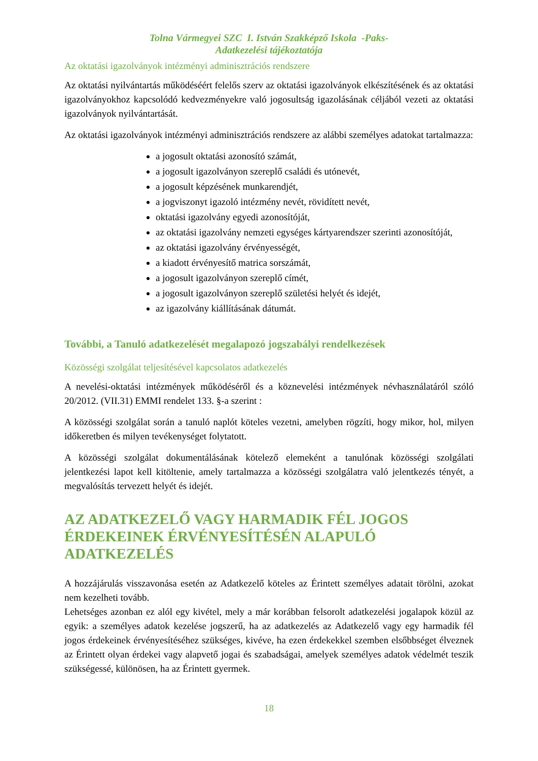Tolna Vármegyei SZC I. István Szakképző Iskola -Paks-
Adatkezelési tájékoztatója
Az oktatási igazolványok intézményi adminisztrációs rendszere
Az oktatási nyilvántartás működéséért felelős szerv az oktatási igazolványok elkészítésének és az oktatási igazolványokhoz kapcsolódó kedvezményekre való jogosultság igazolásának céljából vezeti az oktatási igazolványok nyilvántartását.
Az oktatási igazolványok intézményi adminisztrációs rendszere az alábbi személyes adatokat tartalmazza:
a jogosult oktatási azonosító számát,
a jogosult igazolványon szereplő családi és utónevét,
a jogosult képzésének munkarendjét,
a jogviszonyt igazoló intézmény nevét, rövidített nevét,
oktatási igazolvány egyedi azonosítóját,
az oktatási igazolvány nemzeti egységes kártyarendszer szerinti azonosítóját,
az oktatási igazolvány érvényességét,
a kiadott érvényesítő matrica sorszámát,
a jogosult igazolványon szereplő címét,
a jogosult igazolványon szereplő születési helyét és idejét,
az igazolvány kiállításának dátumát.
További, a Tanuló adatkezelését megalapozó jogszabályi rendelkezések
Közösségi szolgálat teljesítésével kapcsolatos adatkezelés
A nevelési-oktatási intézmények működéséről és a köznevelési intézmények névhasználatáról szóló 20/2012. (VII.31) EMMI rendelet 133. §-a szerint :
A közösségi szolgálat során a tanuló naplót köteles vezetni, amelyben rögzíti, hogy mikor, hol, milyen időkeretben és milyen tevékenységet folytatott.
A közösségi szolgálat dokumentálásának kötelező elemeként a tanulónak közösségi szolgálati jelentkezési lapot kell kitöltenie, amely tartalmazza a közösségi szolgálatra való jelentkezés tényét, a megvalósítás tervezett helyét és idejét.
AZ ADATKEZELŐ VAGY HARMADIK FÉL JOGOS ÉRDEKEINEK ÉRVÉNYESÍTÉSÉN ALAPULÓ ADATKEZELÉS
A hozzájárulás visszavonása esetén az Adatkezelő köteles az Érintett személyes adatait törölni, azokat nem kezelheti tovább.
Lehetséges azonban ez alól egy kivétel, mely a már korábban felsorolt adatkezelési jogalapok közül az egyik: a személyes adatok kezelése jogszerű, ha az adatkezelés az Adatkezelő vagy egy harmadik fél jogos érdekeinek érvényesítéséhez szükséges, kivéve, ha ezen érdekekkel szemben elsőbbséget élveznek az Érintett olyan érdekei vagy alapvető jogai és szabadságai, amelyek személyes adatok védelmét teszik szükségessé, különösen, ha az Érintett gyermek.
18